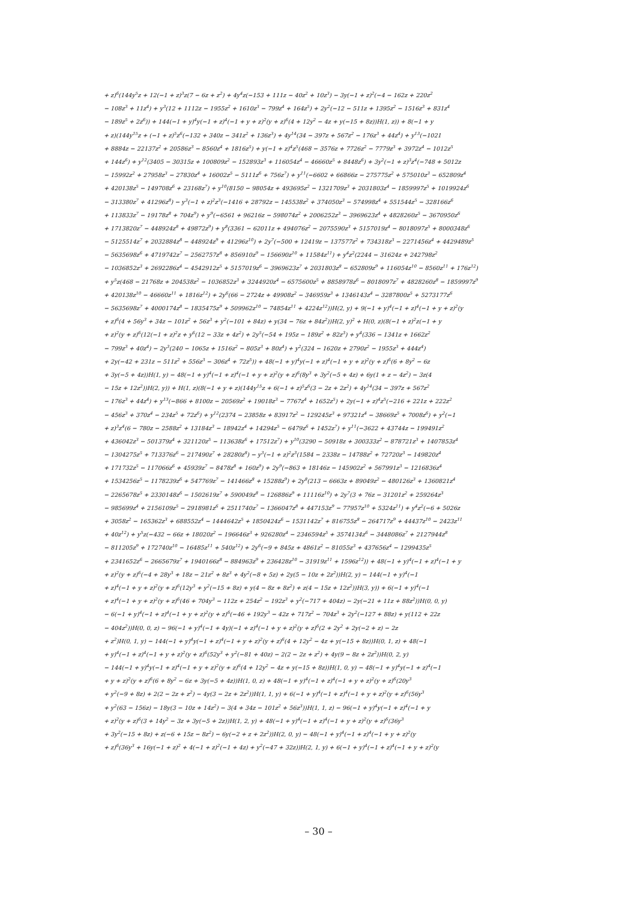+ z)<sup>6</sup>(144y<sup>5</sup>z + 12(−1 + z)<sup>3</sup>z(7 − 6z + z<sup>2</sup>) + 4y<sup>4</sup>z(−153 + 111z − 40z<sup>2</sup> + 10z<sup>3</sup>) − 3y(−1 + z)<sup>2</sup>(−4 − 162z + 220z<sup>2</sup>
− 108z<sup>3</sup> + 11z<sup>4</sup>) + y<sup>3</sup>(12 + 1112z − 1955z<sup>2</sup> + 1610z<sup>3</sup> − 799z<sup>4</sup> + 164z<sup>5</sup>) + 2y<sup>2</sup>(−12 − 511z + 1395z<sup>2</sup> − 1516z<sup>3</sup> + 831z<sup>4</sup>
− 189z<sup>5</sup> + 2z<sup>6</sup>)) + 144(−1 + y)<sup>4</sup>y(−1 + z)<sup>4</sup>(−1 + y + z)<sup>2</sup>(y + z)<sup>6</sup>(4 + 12y<sup>2</sup> − 4z + y(−15 + 8z))H(1, z)) + 8(−1 + y
+ z)(144y<sup>15</sup>z + (−1 + z)<sup>5</sup>z<sup>6</sup>(−132 + 340z − 341z<sup>2</sup> + 136z<sup>3</sup>) + 4y<sup>14</sup>(34 − 397z + 567z<sup>2</sup> − 176z<sup>3</sup> + 44z<sup>4</sup>) + y<sup>13</sup>(−1021
+ 8884z − 22137z<sup>2</sup> + 20586z<sup>3</sup> − 8560z<sup>4</sup> + 1816z<sup>5</sup>) + y(−1 + z)<sup>4</sup>z<sup>5</sup>(468 − 3576z + 7726z<sup>2</sup> − 7779z<sup>3</sup> + 3972z<sup>4</sup> − 1012z<sup>5</sup>
+ 144z<sup>6</sup>) + y<sup>12</sup>(3405 − 30315z + 100809z<sup>2</sup> − 152893z<sup>3</sup> + 116054z<sup>4</sup> − 46660z<sup>5</sup> + 8448z<sup>6</sup>) + 3y<sup>2</sup>(−1 + z)<sup>3</sup>z<sup>4</sup>(−748 + 5012z
− 15992z<sup>2</sup> + 27958z<sup>3</sup> − 27830z<sup>4</sup> + 16002z<sup>5</sup> − 5111z<sup>6</sup> + 756z<sup>7</sup>) + y<sup>11</sup>(−6602 + 66866z − 275775z<sup>2</sup> + 575010z<sup>3</sup> − 652809z<sup>4</sup>
+ 420138z<sup>5</sup> − 149708z<sup>6</sup> + 23168z<sup>7</sup>) + y<sup>10</sup>(8150 − 98054z + 493695z<sup>2</sup> − 1321709z<sup>3</sup> + 2031803z<sup>4</sup> − 1859997z<sup>5</sup> + 1019924z<sup>6</sup>
− 313380z<sup>7</sup> + 41296z<sup>8</sup>) − y<sup>3</sup>(−1 + z)<sup>2</sup>z<sup>3</sup>(−1416 + 28792z − 145538z<sup>2</sup> + 374050z<sup>3</sup> − 574998z<sup>4</sup> + 551544z<sup>5</sup> − 328166z<sup>6</sup>
+ 113833z<sup>7</sup> − 19178z<sup>8</sup> + 704z<sup>9</sup>) + y<sup>9</sup>(−6561 + 96216z − 598074z<sup>2</sup> + 2006252z<sup>3</sup> − 3969623z<sup>4</sup> + 4828260z<sup>5</sup> − 3670950z<sup>6</sup>
+ 1713820z<sup>7</sup> − 448924z<sup>8</sup> + 49872z<sup>9</sup>) + y<sup>8</sup>(3361 − 62011z + 494076z<sup>2</sup> − 2075590z<sup>3</sup> + 5157019z<sup>4</sup> − 8018097z<sup>5</sup> + 8000348z<sup>6</sup>
− 5125514z<sup>7</sup> + 2032884z<sup>8</sup> − 448924z<sup>9</sup> + 41296z<sup>10</sup>) + 2y<sup>7</sup>(−500 + 12419z − 137577z<sup>2</sup> + 734318z<sup>3</sup> − 2271456z<sup>4</sup> + 4429489z<sup>5</sup>
− 5635698z<sup>6</sup> + 4719742z<sup>7</sup> − 2562757z<sup>8</sup> + 856910z<sup>9</sup> − 156690z<sup>10</sup> + 11584z<sup>11</sup>) + y<sup>4</sup>z<sup>2</sup>(2244 − 31624z + 242798z<sup>2</sup>
− 1036852z<sup>3</sup> + 2692286z<sup>4</sup> − 4542912z<sup>5</sup> + 5157019z<sup>6</sup> − 3969623z<sup>7</sup> + 2031803z<sup>8</sup> − 652809z<sup>9</sup> + 116054z<sup>10</sup> − 8560z<sup>11</sup> + 176z<sup>12</sup>)
+ y<sup>5</sup>z(468 − 21768z + 204538z<sup>2</sup> − 1036852z<sup>3</sup> + 3244920z<sup>4</sup> − 6575600z<sup>5</sup> + 8858978z<sup>6</sup> − 8018097z<sup>7</sup> + 4828260z<sup>8</sup> − 1859997z<sup>9</sup>
+ 420138z<sup>10</sup> − 46660z<sup>11</sup> + 1816z<sup>12</sup>) + 2y<sup>6</sup>(66 − 2724z + 49908z<sup>2</sup> − 346959z<sup>3</sup> + 1346143z<sup>4</sup> − 3287800z<sup>5</sup> + 5273177z<sup>6</sup>
− 5635698z<sup>7</sup> + 4000174z<sup>8</sup> − 1835475z<sup>9</sup> + 509962z<sup>10</sup> − 74854z<sup>11</sup> + 4224z<sup>12</sup>))H(2, y) + 9(−1 + y)<sup>4</sup>(−1 + z)<sup>4</sup>(−1 + y + z)<sup>2</sup>(y
+ z)<sup>6</sup>(4 + 56y<sup>3</sup> + 34z − 101z<sup>2</sup> + 56z<sup>3</sup> + y<sup>2</sup>(−101 + 84z) + y(34 − 76z + 84z<sup>2</sup>))H(2, y)<sup>2</sup> + H(0, z)(8(−1 + z)<sup>2</sup>z(−1 + y
+ z)<sup>2</sup>(y + z)<sup>6</sup>(12(−1 + z)<sup>2</sup>z + y<sup>6</sup>(12 − 33z + 4z<sup>2</sup>) + 2y<sup>5</sup>(−54 + 195z − 189z<sup>2</sup> + 82z<sup>3</sup>) + y<sup>4</sup>(336 − 1341z + 1662z<sup>2</sup>
− 799z<sup>3</sup> + 40z<sup>4</sup>) − 2y<sup>3</sup>(240 − 1065z + 1516z<sup>2</sup> − 805z<sup>3</sup> + 80z<sup>4</sup>) + y<sup>2</sup>(324 − 1620z + 2790z<sup>2</sup> − 1955z<sup>3</sup> + 444z<sup>4</sup>)
+ 2y(−42 + 231z − 511z<sup>2</sup> + 556z<sup>3</sup> − 306z<sup>4</sup> + 72z<sup>5</sup>)) + 48(−1 + y)<sup>4</sup>y(−1 + z)<sup>4</sup>(−1 + y + z)<sup>2</sup>(y + z)<sup>6</sup>(6 + 8y<sup>2</sup> − 6z
+ 3y(−5 + 4z))H(1, y) − 48(−1 + y)<sup>4</sup>(−1 + z)<sup>4</sup>(−1 + y + z)<sup>2</sup>(y + z)<sup>6</sup>(8y<sup>3</sup> + 3y<sup>2</sup>(−5 + 4z) + 6y(1 + z − 4z<sup>2</sup>) − 3z(4
− 15z + 12z<sup>2</sup>))H(2, y)) + H(1, z)(8(−1 + y + z)(144y<sup>15</sup>z + 6(−1 + z)<sup>5</sup>z<sup>6</sup>(3 − 2z + 2z<sup>2</sup>) + 4y<sup>14</sup>(34 − 397z + 567z<sup>2</sup>
− 176z<sup>3</sup> + 44z<sup>4</sup>) + y<sup>13</sup>(−866 + 8100z − 20569z<sup>2</sup> + 19018z<sup>3</sup> − 7767z<sup>4</sup> + 1652z<sup>5</sup>) + 2y(−1 + z)<sup>4</sup>z<sup>5</sup>(−216 + 221z + 222z<sup>2</sup>
− 456z<sup>3</sup> + 370z<sup>4</sup> − 234z<sup>5</sup> + 72z<sup>6</sup>) + y<sup>12</sup>(2374 − 23858z + 83917z<sup>2</sup> − 129245z<sup>3</sup> + 97321z<sup>4</sup> − 38669z<sup>5</sup> + 7008z<sup>6</sup>) + y<sup>2</sup>(−1
+ z)<sup>3</sup>z<sup>4</sup>(6 − 780z − 2588z<sup>2</sup> + 13184z<sup>3</sup> − 18942z<sup>4</sup> + 14294z<sup>5</sup> − 6479z<sup>6</sup> + 1452z<sup>7</sup>) + y<sup>11</sup>(−3622 + 43744z − 199491z<sup>2</sup>
+ 436042z<sup>3</sup> − 501379z<sup>4</sup> + 321120z<sup>5</sup> − 113638z<sup>6</sup> + 17512z<sup>7</sup>) + y<sup>10</sup>(3290 − 50918z + 300333z<sup>2</sup> − 878721z<sup>3</sup> + 1407853z<sup>4</sup>
− 1304275z<sup>5</sup> + 713376z<sup>6</sup> − 217490z<sup>7</sup> + 28280z<sup>8</sup>) − y<sup>3</sup>(−1 + z)<sup>2</sup>z<sup>3</sup>(1584 − 2338z − 14788z<sup>2</sup> + 72720z<sup>3</sup> − 149820z<sup>4</sup>
+ 171732z<sup>5</sup> − 117066z<sup>6</sup> + 45939z<sup>7</sup> − 8478z<sup>8</sup> + 160z<sup>9</sup>) + 2y<sup>9</sup>(−863 + 18146z − 145902z<sup>2</sup> + 567991z<sup>3</sup> − 1216836z<sup>4</sup>
+ 1534256z<sup>5</sup> − 1178239z<sup>6</sup> + 547769z<sup>7</sup> − 141466z<sup>8</sup> + 15288z<sup>9</sup>) + 2y<sup>8</sup>(213 − 6663z + 89049z<sup>2</sup> − 480126z<sup>3</sup> + 1360821z<sup>4</sup>
− 2265678z<sup>5</sup> + 2330148z<sup>6</sup> − 1502619z<sup>7</sup> + 590049z<sup>8</sup> − 126886z<sup>9</sup> + 11116z<sup>10</sup>) + 2y<sup>7</sup>(3 + 76z − 31201z<sup>2</sup> + 259264z<sup>3</sup>
− 985699z<sup>4</sup> + 2156109z<sup>5</sup> − 2918981z<sup>6</sup> + 2511740z<sup>7</sup> − 1366047z<sup>8</sup> + 447153z<sup>9</sup> − 77957z<sup>10</sup> + 5324z<sup>11</sup>) + y<sup>4</sup>z<sup>2</sup>(−6 + 5026z
+ 3058z<sup>2</sup> − 165362z<sup>3</sup> + 688552z<sup>4</sup> − 1444642z<sup>5</sup> + 1850424z<sup>6</sup> − 1531142z<sup>7</sup> + 816755z<sup>8</sup> − 264717z<sup>9</sup> + 44437z<sup>10</sup> − 2423z<sup>11</sup>
+ 40z<sup>12</sup>) + y<sup>5</sup>z(−432 − 66z + 18020z<sup>2</sup> − 196646z<sup>3</sup> + 926280z<sup>4</sup> − 2346594z<sup>5</sup> + 3574134z<sup>6</sup> − 3448086z<sup>7</sup> + 2127944z<sup>8</sup>
− 811205z<sup>9</sup> + 172740z<sup>10</sup> − 16485z<sup>11</sup> + 540z<sup>12</sup>) + 2y<sup>6</sup>(−9 + 845z + 4861z<sup>2</sup> − 81055z<sup>3</sup> + 437656z<sup>4</sup> − 1299435z<sup>5</sup>
+ 2341652z<sup>6</sup> − 2665679z<sup>7</sup> + 1940166z<sup>8</sup> − 884963z<sup>9</sup> + 236428z<sup>10</sup> − 31919z<sup>11</sup> + 1596z<sup>12</sup>)) + 48(−1 + y)<sup>4</sup>(−1 + z)<sup>4</sup>(−1 + y
+ z)<sup>2</sup>(y + z)<sup>6</sup>(−4 + 28y<sup>3</sup> + 18z − 21z<sup>2</sup> + 8z<sup>3</sup> + 4y<sup>2</sup>(−8 + 5z) + 2y(5 − 10z + 2z<sup>2</sup>))H(2, y) − 144(−1 + y)<sup>4</sup>(−1
+ z)<sup>4</sup>(−1 + y + z)<sup>2</sup>(y + z)<sup>6</sup>(12y<sup>3</sup> + y<sup>2</sup>(−15 + 8z) + y(4 − 8z + 8z<sup>2</sup>) + z(4 − 15z + 12z<sup>2</sup>))H(3, y)) + 6(−1 + y)<sup>4</sup>(−1
+ z)<sup>4</sup>(−1 + y + z)<sup>2</sup>(y + z)<sup>6</sup>(46 + 704y<sup>3</sup> − 112z + 254z<sup>2</sup> − 192z<sup>3</sup> + y<sup>2</sup>(−717 + 404z) − 2y(−21 + 11z + 88z<sup>2</sup>))H(0, 0, y)
− 6(−1 + y)<sup>4</sup>(−1 + z)<sup>4</sup>(−1 + y + z)<sup>2</sup>(y + z)<sup>6</sup>(−46 + 192y<sup>3</sup> − 42z + 717z<sup>2</sup> − 704z<sup>3</sup> + 2y<sup>2</sup>(−127 + 88z) + y(112 + 22z
− 404z<sup>2</sup>))H(0, 0, z) − 96(−1 + y)<sup>4</sup>(−1 + 4y)(−1 + z)<sup>4</sup>(−1 + y + z)<sup>2</sup>(y + z)<sup>6</sup>(2 + 2y<sup>2</sup> + 2y(−2 + z) − 2z
+ z<sup>2</sup>)H(0, 1, y) − 144(−1 + y)<sup>4</sup>y(−1 + z)<sup>4</sup>(−1 + y + z)<sup>2</sup>(y + z)<sup>6</sup>(4 + 12y<sup>2</sup> − 4z + y(−15 + 8z))H(0, 1, z) + 48(−1
+ y)<sup>4</sup>(−1 + z)<sup>4</sup>(−1 + y + z)<sup>2</sup>(y + z)<sup>6</sup>(52y<sup>3</sup> + y<sup>2</sup>(−81 + 40z) − 2(2 − 2z + z<sup>2</sup>) + 4y(9 − 8z + 2z<sup>2</sup>))H(0, 2, y)
− 144(−1 + y)<sup>4</sup>y(−1 + z)<sup>4</sup>(−1 + y + z)<sup>2</sup>(y + z)<sup>6</sup>(4 + 12y<sup>2</sup> − 4z + y(−15 + 8z))H(1, 0, y) − 48(−1 + y)<sup>4</sup>y(−1 + z)<sup>4</sup>(−1
+ y + z)<sup>2</sup>(y + z)<sup>6</sup>(6 + 8y<sup>2</sup> − 6z + 3y(−5 + 4z))H(1, 0, z) + 48(−1 + y)<sup>4</sup>(−1 + z)<sup>4</sup>(−1 + y + z)<sup>2</sup>(y + z)<sup>6</sup>(20y<sup>3</sup>
+ y<sup>2</sup>(−9 + 8z) + 2(2 − 2z + z<sup>2</sup>) − 4y(3 − 2z + 2z<sup>2</sup>))H(1, 1, y) + 6(−1 + y)<sup>4</sup>(−1 + z)<sup>4</sup>(−1 + y + z)<sup>2</sup>(y + z)<sup>6</sup>(56y<sup>3</sup>
+ y<sup>2</sup>(63 − 156z) − 18y(3 − 10z + 14z<sup>2</sup>) − 3(4 + 34z − 101z<sup>2</sup> + 56z<sup>3</sup>))H(1, 1, z) − 96(−1 + y)<sup>4</sup>y(−1 + z)<sup>4</sup>(−1 + y
+ z)<sup>2</sup>(y + z)<sup>6</sup>(3 + 14y<sup>2</sup> − 3z + 3y(−5 + 2z))H(1, 2, y) + 48(−1 + y)<sup>4</sup>(−1 + z)<sup>4</sup>(−1 + y + z)<sup>2</sup>(y + z)<sup>6</sup>(36y<sup>3</sup>
+ 3y<sup>2</sup>(−15 + 8z) + z(−6 + 15z − 8z<sup>2</sup>) − 6y(−2 + z + 2z<sup>2</sup>))H(2, 0, y) − 48(−1 + y)<sup>4</sup>(−1 + z)<sup>4</sup>(−1 + y + z)<sup>2</sup>(y
+ z)<sup>6</sup>(36y<sup>3</sup> + 16y(−1 + z)<sup>2</sup> + 4(−1 + z)<sup>2</sup>(−1 + 4z) + y<sup>2</sup>(−47 + 32z))H(2, 1, y) + 6(−1 + y)<sup>4</sup>(−1 + z)<sup>4</sup>(−1 + y + z)<sup>2</sup>(y
– 30 –